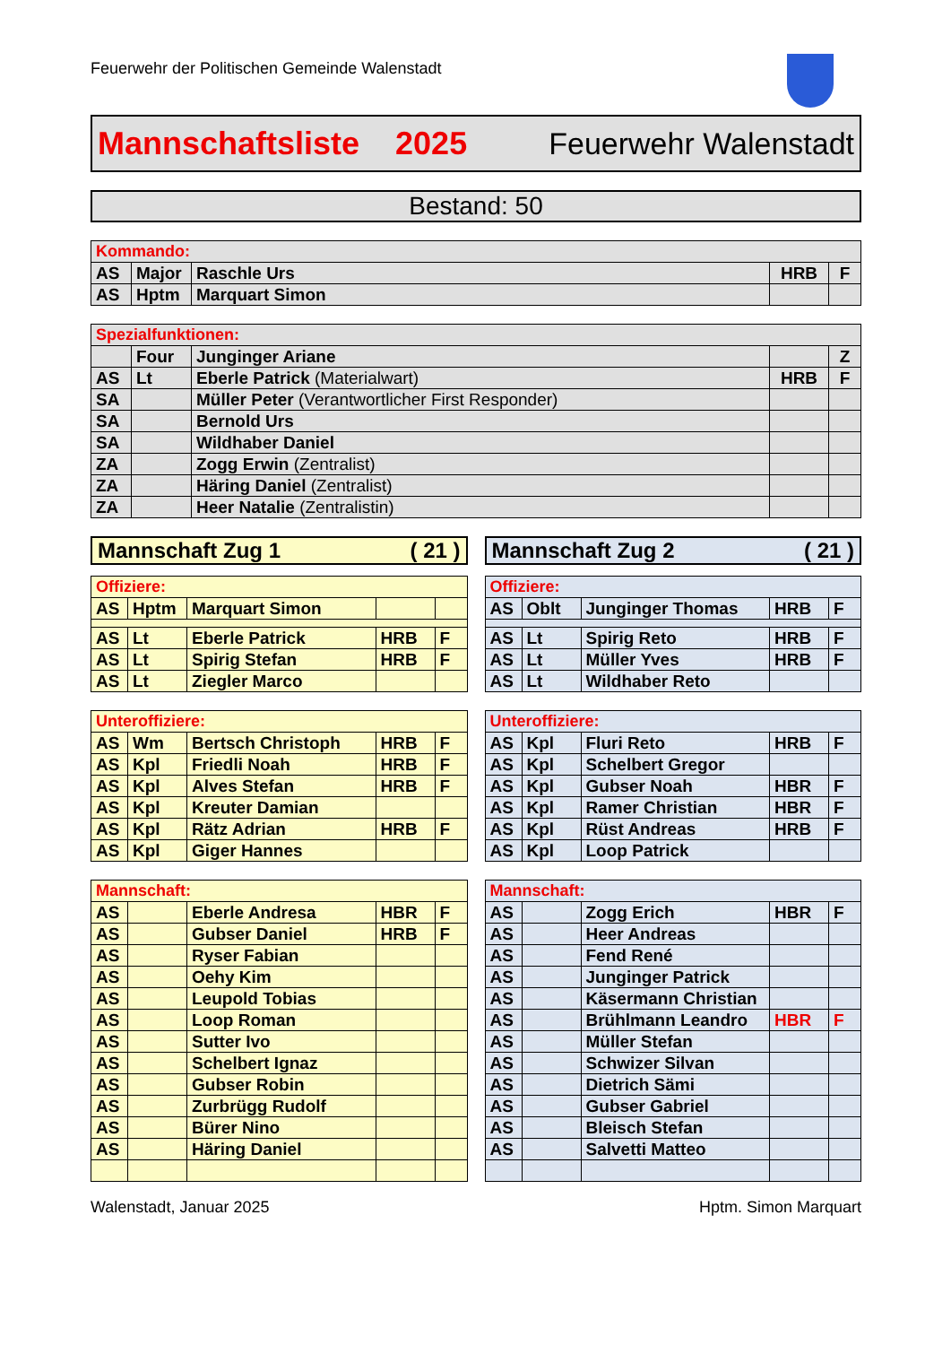Feuerwehr der Politischen Gemeinde Walenstadt
Mannschaftsliste 2025 Feuerwehr Walenstadt
Bestand: 50
| Kommando: | | | | |
| AS | Major | Raschle Urs | HRB | F |
| AS | Hptm | Marquart Simon | | |
| Spezialfunktionen: | | | | |
| | Four | Junginger Ariane | | Z |
| AS | Lt | Eberle Patrick (Materialwart) | HRB | F |
| SA | | Müller Peter (Verantwortlicher First Responder) | | |
| SA | | Bernold Urs | | |
| SA | | Wildhaber Daniel | | |
| ZA | | Zogg Erwin (Zentralist) | | |
| ZA | | Häring Daniel (Zentralist) | | |
| ZA | | Heer Natalie (Zentralistin) | | |
Mannschaft Zug 1 ( 21 )
| Offiziere: | | | | |
| AS | Hptm | Marquart Simon | | |
| AS | Lt | Eberle Patrick | HRB | F |
| AS | Lt | Spirig Stefan | HRB | F |
| AS | Lt | Ziegler Marco | | |
| Unteroffiziere: | | | | |
| AS | Wm | Bertsch Christoph | HRB | F |
| AS | Kpl | Friedli Noah | HRB | F |
| AS | Kpl | Alves Stefan | HRB | F |
| AS | Kpl | Kreuter Damian | | |
| AS | Kpl | Rätz Adrian | HRB | F |
| AS | Kpl | Giger Hannes | | |
| Mannschaft: | | | | |
| AS | | Eberle Andresa | HBR | F |
| AS | | Gubser Daniel | HRB | F |
| AS | | Ryser Fabian | | |
| AS | | Oehy Kim | | |
| AS | | Leupold Tobias | | |
| AS | | Loop Roman | | |
| AS | | Sutter Ivo | | |
| AS | | Schelbert Ignaz | | |
| AS | | Gubser Robin | | |
| AS | | Zurbrügg Rudolf | | |
| AS | | Bürer Nino | | |
| AS | | Häring Daniel | | |
Mannschaft Zug 2 ( 21 )
| Offiziere: | | | | |
| AS | Oblt | Junginger Thomas | HRB | F |
| AS | Lt | Spirig Reto | HRB | F |
| AS | Lt | Müller Yves | HRB | F |
| AS | Lt | Wildhaber Reto | | |
| Unteroffiziere: | | | | |
| AS | Kpl | Fluri Reto | HRB | F |
| AS | Kpl | Schelbert Gregor | | |
| AS | Kpl | Gubser Noah | HBR | F |
| AS | Kpl | Ramer Christian | HBR | F |
| AS | Kpl | Rüst Andreas | HRB | F |
| AS | Kpl | Loop Patrick | | |
| Mannschaft: | | | | |
| AS | | Zogg Erich | HBR | F |
| AS | | Heer Andreas | | |
| AS | | Fend René | | |
| AS | | Junginger Patrick | | |
| AS | | Käsermann Christian | | |
| AS | | Brühlmann Leandro | HBR | F |
| AS | | Müller Stefan | | |
| AS | | Schwizer Silvan | | |
| AS | | Dietrich Sämi | | |
| AS | | Gubser Gabriel | | |
| AS | | Bleisch Stefan | | |
| AS | | Salvetti Matteo | | |
Walenstadt, Januar 2025 Hptm. Simon Marquart